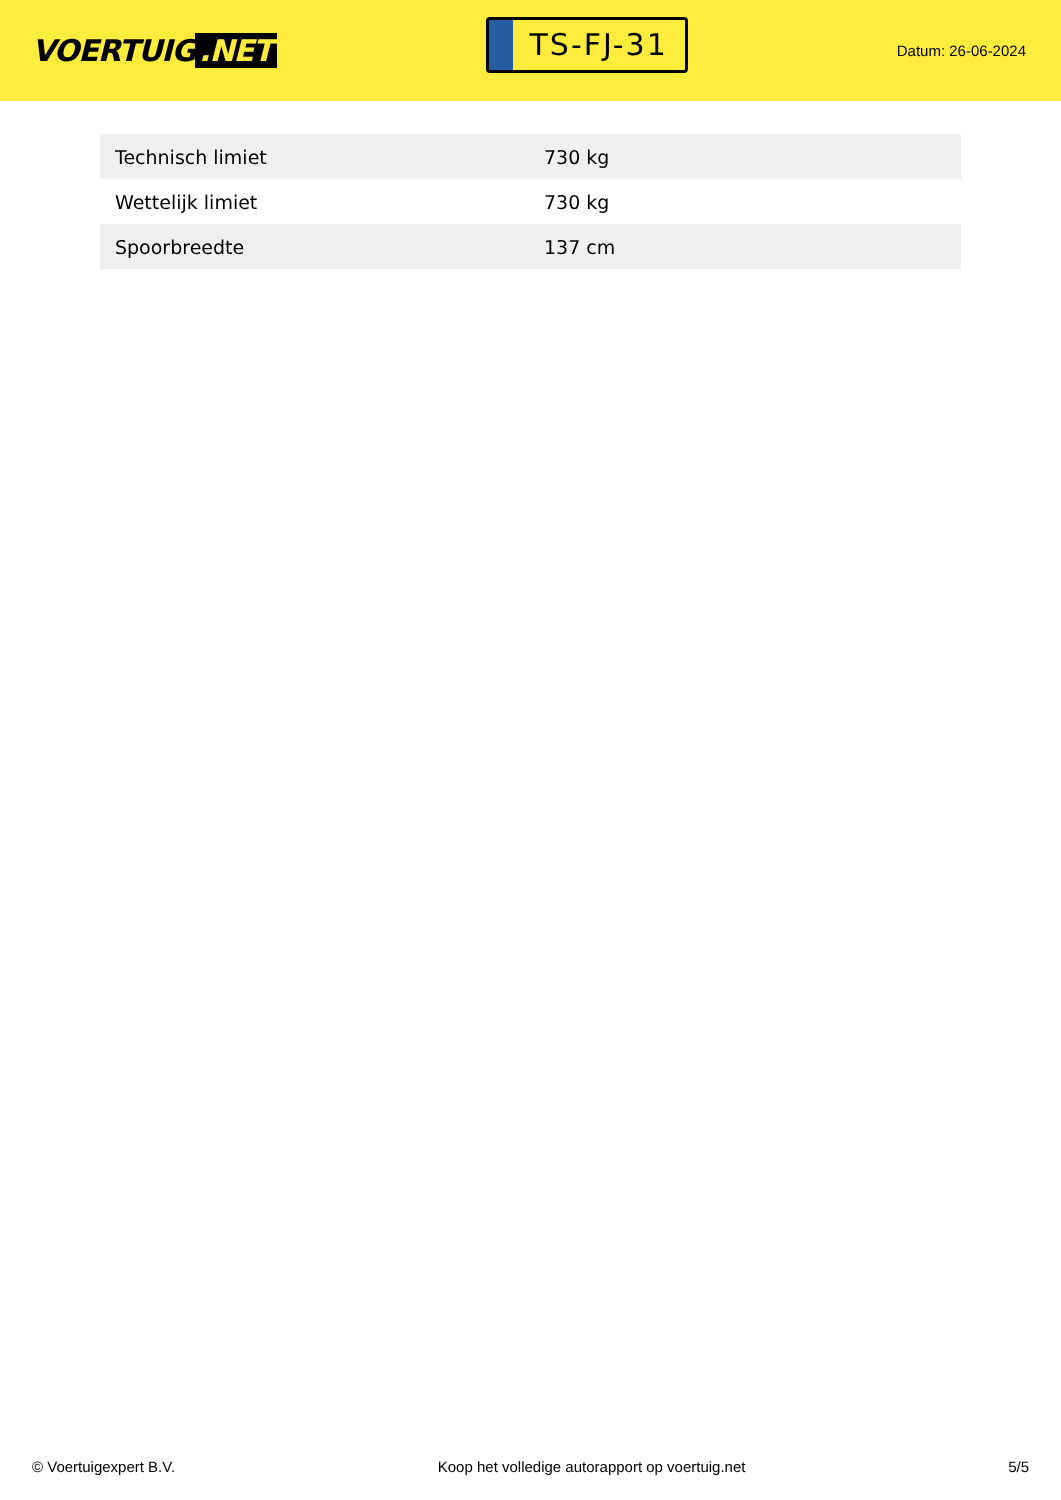VOERTUIG.NET
TS-FJ-31
Datum: 26-06-2024
| Technisch limiet | 730 kg |
| Wettelijk limiet | 730 kg |
| Spoorbreedte | 137 cm |
© Voertuigexpert B.V. Koop het volledige autorapport op voertuig.net 5/5